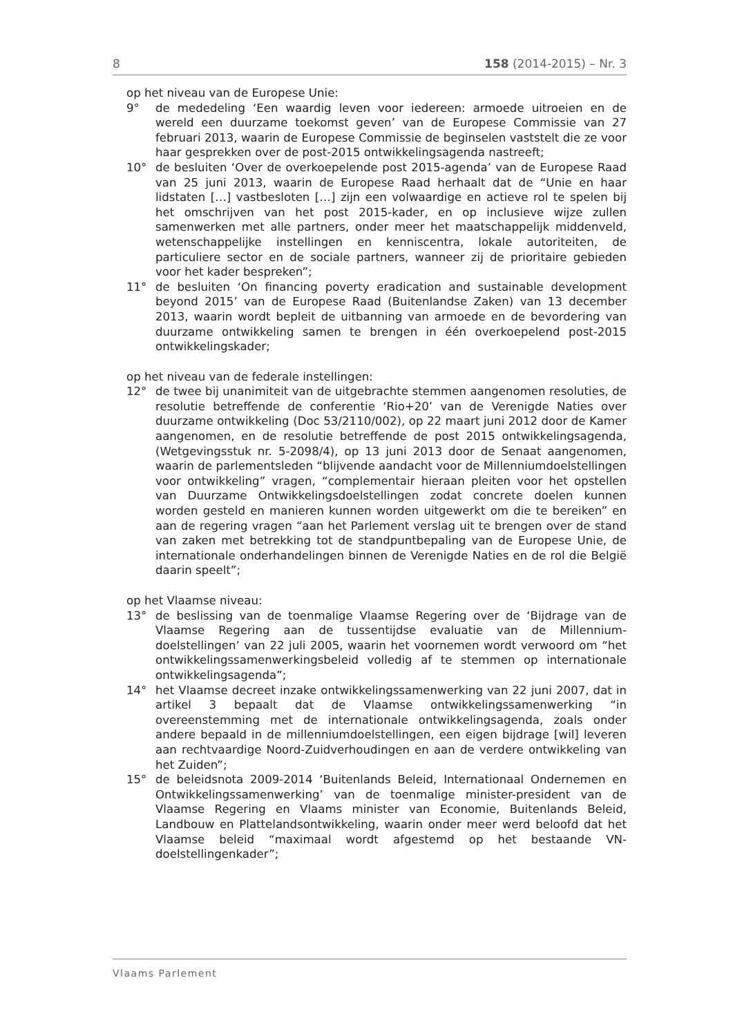8 158 (2014-2015) – Nr. 3
op het niveau van de Europese Unie:
9° de mededeling ‘Een waardig leven voor iedereen: armoede uitroeien en de wereld een duurzame toekomst geven’ van de Europese Commissie van 27 februari 2013, waarin de Europese Commissie de beginselen vaststelt die ze voor haar gesprekken over de post-2015 ontwikkelingsagenda nastreeft;
10° de besluiten ‘Over de overkoepelende post 2015-agenda’ van de Europese Raad van 25 juni 2013, waarin de Europese Raad herhaalt dat de “Unie en haar lidstaten […] vastbesloten […] zijn een volwaardige en actieve rol te spelen bij het omschrijven van het post 2015-kader, en op inclusieve wijze zullen samenwerken met alle partners, onder meer het maatschappelijk middenveld, wetenschappelijke instellingen en kenniscentra, lokale autoriteiten, de particuliere sector en de sociale partners, wanneer zij de prioritaire gebieden voor het kader bespreken”;
11° de besluiten ‘On financing poverty eradication and sustainable development beyond 2015’ van de Europese Raad (Buitenlandse Zaken) van 13 december 2013, waarin wordt bepleit de uitbanning van armoede en de bevordering van duurzame ontwikkeling samen te brengen in één overkoepelend post-2015 ontwikkelingskader;
op het niveau van de federale instellingen:
12° de twee bij unanimiteit van de uitgebrachte stemmen aangenomen resoluties, de resolutie betreffende de conferentie ‘Rio+20’ van de Verenigde Naties over duurzame ontwikkeling (Doc 53/2110/002), op 22 maart juni 2012 door de Kamer aangenomen, en de resolutie betreffende de post 2015 ontwikkelingsagenda, (Wetgevingsstuk nr. 5-2098/4), op 13 juni 2013 door de Senaat aangenomen, waarin de parlementsleden “blijvende aandacht voor de Millenniumdoelstellingen voor ontwikkeling” vragen, “complementair hieraan pleiten voor het opstellen van Duurzame Ontwikkelingsdoelstellingen zodat concrete doelen kunnen worden gesteld en manieren kunnen worden uitgewerkt om die te bereiken” en aan de regering vragen “aan het Parlement verslag uit te brengen over de stand van zaken met betrekking tot de standpuntbepaling van de Europese Unie, de internationale onderhandelingen binnen de Verenigde Naties en de rol die België daarin speelt”;
op het Vlaamse niveau:
13° de beslissing van de toenmalige Vlaamse Regering over de ‘Bijdrage van de Vlaamse Regering aan de tussentijdse evaluatie van de Millennium-doelstellingen’ van 22 juli 2005, waarin het voornemen wordt verwoord om “het ontwikkelingssamenwerkingsbeleid volledig af te stemmen op internationale ontwikkelingsagenda”;
14° het Vlaamse decreet inzake ontwikkelingssamenwerking van 22 juni 2007, dat in artikel 3 bepaalt dat de Vlaamse ontwikkelingssamenwerking “in overeenstemming met de internationale ontwikkelingsagenda, zoals onder andere bepaald in de millenniumdoelstellingen, een eigen bijdrage [wil] leveren aan rechtvaardige Noord-Zuidverhoudingen en aan de verdere ontwikkeling van het Zuiden”;
15° de beleidsnota 2009-2014 ‘Buitenlands Beleid, Internationaal Ondernemen en Ontwikkelingssamenwerking’ van de toenmalige minister-president van de Vlaamse Regering en Vlaams minister van Economie, Buitenlands Beleid, Landbouw en Plattelandsontwikkeling, waarin onder meer werd beloofd dat het Vlaamse beleid “maximaal wordt afgestemd op het bestaande VN-doelstellingenkader”;
Vlaams Parlement